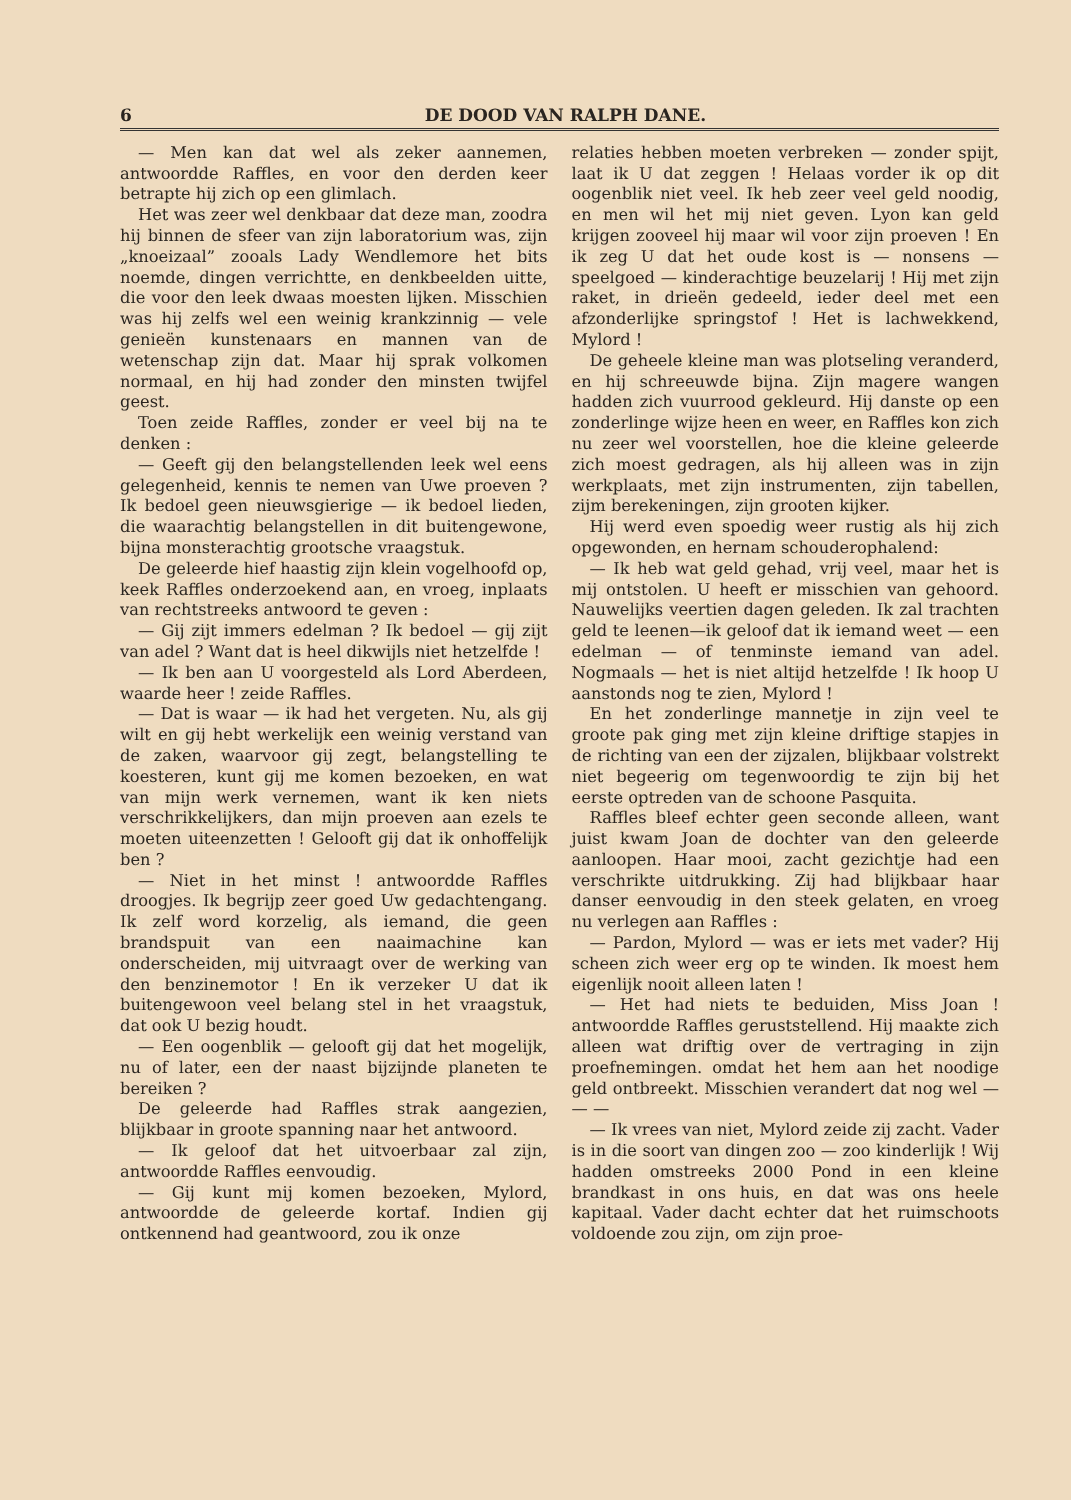6 DE DOOD VAN RALPH DANE.
— Men kan dat wel als zeker aannemen, antwoordde Raffles, en voor den derden keer betrapte hij zich op een glimlach.
Het was zeer wel denkbaar dat deze man, zoodra hij binnen de sfeer van zijn laboratorium was, zijn „knoeizaal” zooals Lady Wendlemore het bits noemde, dingen verrichtte, en denkbeelden uitte, die voor den leek dwaas moesten lijken. Misschien was hij zelfs wel een weinig krankzinnig — vele genieën kunstenaars en mannen van de wetenschap zijn dat. Maar hij sprak volkomen normaal, en hij had zonder den minsten twijfel geest.
Toen zeide Raffles, zonder er veel bij na te denken :
— Geeft gij den belangstellenden leek wel eens gelegenheid, kennis te nemen van Uwe proeven ? Ik bedoel geen nieuwsgierige — ik bedoel lieden, die waarachtig belangstellen in dit buitengewone, bijna monsterachtig grootsche vraagstuk.
De geleerde hief haastig zijn klein vogelhoofd op, keek Raffles onderzoekend aan, en vroeg, inplaats van rechtstreeks antwoord te geven :
— Gij zijt immers edelman ? Ik bedoel — gij zijt van adel ? Want dat is heel dikwijls niet hetzelfde !
— Ik ben aan U voorgesteld als Lord Aberdeen, waarde heer ! zeide Raffles.
— Dat is waar — ik had het vergeten. Nu, als gij wilt en gij hebt werkelijk een weinig verstand van de zaken, waarvoor gij zegt, belangstelling te koesteren, kunt gij me komen bezoeken, en wat van mijn werk vernemen, want ik ken niets verschrikkelijkers, dan mijn proeven aan ezels te moeten uiteenzetten ! Gelooft gij dat ik onhoffelijk ben ?
— Niet in het minst ! antwoordde Raffles droogjes. Ik begrijp zeer goed Uw gedachtengang. Ik zelf word korzelig, als iemand, die geen brandspuit van een naaimachine kan onderscheiden, mij uitvraagt over de werking van den benzinemotor ! En ik verzeker U dat ik buitengewoon veel belang stel in het vraagstuk, dat ook U bezig houdt.
— Een oogenblik — gelooft gij dat het mogelijk, nu of later, een der naast bijzijnde planeten te bereiken ?
De geleerde had Raffles strak aangezien, blijkbaar in groote spanning naar het antwoord.
— Ik geloof dat het uitvoerbaar zal zijn, antwoordde Raffles eenvoudig.
— Gij kunt mij komen bezoeken, Mylord, antwoordde de geleerde kortaf. Indien gij ontkennend had geantwoord, zou ik onze
relaties hebben moeten verbreken — zonder spijt, laat ik U dat zeggen ! Helaas vorder ik op dit oogenblik niet veel. Ik heb zeer veel geld noodig, en men wil het mij niet geven. Lyon kan geld krijgen zooveel hij maar wil voor zijn proeven ! En ik zeg U dat het oude kost is — nonsens — speelgoed — kinderachtige beuzelarij ! Hij met zijn raket, in drieën gedeeld, ieder deel met een afzonderlijke springstof ! Het is lachwekkend, Mylord !
De geheele kleine man was plotseling veranderd, en hij schreeuwde bijna. Zijn magere wangen hadden zich vuurrood gekleurd. Hij danste op een zonderlinge wijze heen en weer, en Raffles kon zich nu zeer wel voorstellen, hoe die kleine geleerde zich moest gedragen, als hij alleen was in zijn werkplaats, met zijn instrumenten, zijn tabellen, zijm berekeningen, zijn grooten kijker.
Hij werd even spoedig weer rustig als hij zich opgewonden, en hernam schouderophalend:
— Ik heb wat geld gehad, vrij veel, maar het is mij ontstolen. U heeft er misschien van gehoord. Nauwelijks veertien dagen geleden. Ik zal trachten geld te leenen—ik geloof dat ik iemand weet — een edelman — of tenminste iemand van adel. Nogmaals — het is niet altijd hetzelfde ! Ik hoop U aanstonds nog te zien, Mylord !
En het zonderlinge mannetje in zijn veel te groote pak ging met zijn kleine driftige stapjes in de richting van een der zijzalen, blijkbaar volstrekt niet begeerig om tegenwoordig te zijn bij het eerste optreden van de schoone Pasquita.
Raffles bleef echter geen seconde alleen, want juist kwam Joan de dochter van den geleerde aanloopen. Haar mooi, zacht gezichtje had een verschrikte uitdrukking. Zij had blijkbaar haar danser eenvoudig in den steek gelaten, en vroeg nu verlegen aan Raffles :
— Pardon, Mylord — was er iets met vader? Hij scheen zich weer erg op te winden. Ik moest hem eigenlijk nooit alleen laten !
— Het had niets te beduiden, Miss Joan ! antwoordde Raffles geruststellend. Hij maakte zich alleen wat driftig over de vertraging in zijn proefnemingen. omdat het hem aan het noodige geld ontbreekt. Misschien verandert dat nog wel — — —
— Ik vrees van niet, Mylord zeide zij zacht. Vader is in die soort van dingen zoo — zoo kinderlijk ! Wij hadden omstreeks 2000 Pond in een kleine brandkast in ons huis, en dat was ons heele kapitaal. Vader dacht echter dat het ruimschoots voldoende zou zijn, om zijn proe-